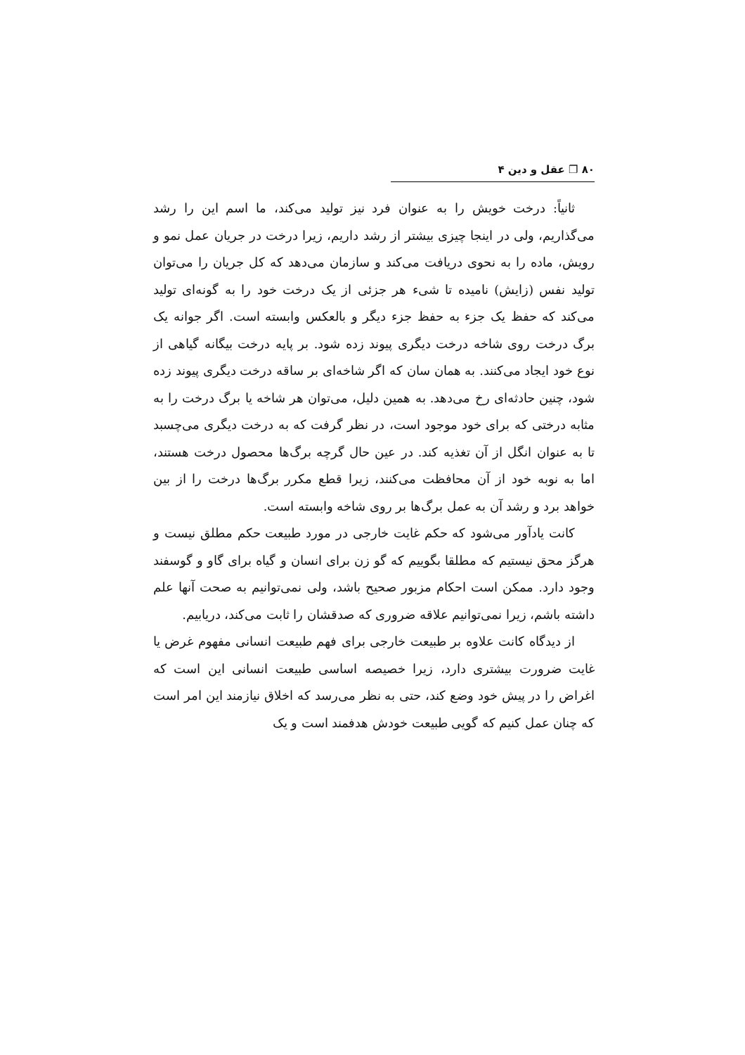۸۰ ❐ عقل و دین ۴
ثانیاً: درخت خویش را به عنوان فرد نیز تولید می‌کند، ما اسم این را رشد می‌گذاریم، ولی در اینجا چیزی بیشتر از رشد داریم، زیرا درخت در جریان عمل نمو و رویش، ماده را به نحوی دریافت می‌کند و سازمان می‌دهد که کل جریان را می‌توان تولید نفس (زایش) نامیده تا شیء هر جزئی از یک درخت خود را به گونه‌ای تولید می‌کند که حفظ یک جزء به حفظ جزء دیگر و بالعکس وابسته است. اگر جوانه یک برگ درخت روی شاخه درخت دیگری پیوند زده شود. بر پایه درخت بیگانه گیاهی از نوع خود ایجاد می‌کنند. به همان سان که اگر شاخه‌ای بر ساقه درخت دیگری پیوند زده شود، چنین حادثه‌ای رخ می‌دهد. به همین دلیل، می‌توان هر شاخه یا برگ درخت را به مثابه درختی که برای خود موجود است، در نظر گرفت که به درخت دیگری می‌چسبد تا به عنوان انگل از آن تغذیه کند. در عین حال گرچه برگ‌ها محصول درخت هستند، اما به نوبه خود از آن محافظت می‌کنند، زیرا قطع مکرر برگ‌ها درخت را از بین خواهد برد و رشد آن به عمل برگ‌ها بر روی شاخه وابسته است.
کانت یادآور می‌شود که حکم غایت خارجی در مورد طبیعت حکم مطلق نیست و هرگز محق نیستیم که مطلقا بگوییم که گو زن برای انسان و گیاه برای گاو و گوسفند وجود دارد. ممکن است احکام مزبور صحیح باشد، ولی نمی‌توانیم به صحت آنها علم داشته باشم، زیرا نمی‌توانیم علاقه ضروری که صدقشان را ثابت می‌کند، دریابیم.
از دیدگاه کانت علاوه بر طبیعت خارجی برای فهم طبیعت انسانی مفهوم غرض یا غایت ضرورت بیشتری دارد، زیرا خصیصه اساسی طبیعت انسانی این است که اغراض را در پیش خود وضع کند، حتی به نظر می‌رسد که اخلاق نیازمند این امر است که چنان عمل کنیم که گویی طبیعت خودش هدفمند است و یک